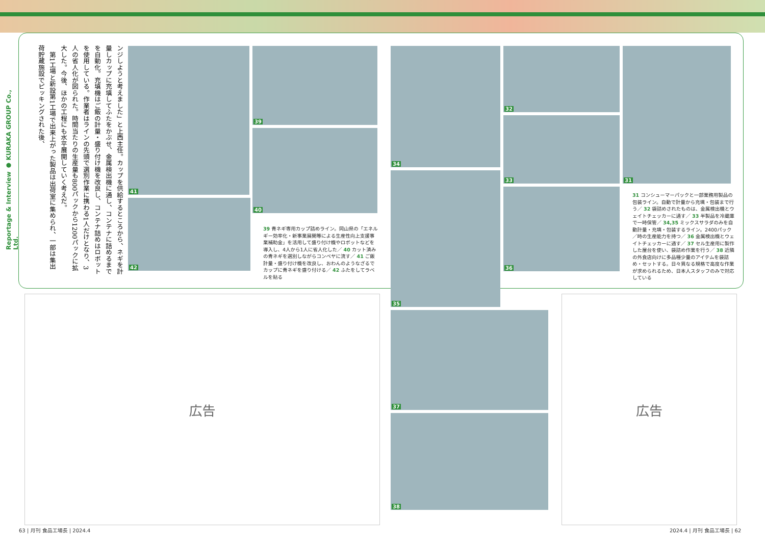Reportage & Interview ● KURAKA GROUP Co., Ltd.
ンジしようと考えました」と上西主任。カップを供給するところから、ネギを計量しカップに充填してふたをかぶせ、金属検出機に通し、コンテナに詰めるまでを自動化。充填機はご飯の計量・盛り付け機を改良し、コンテナ詰めはロボットを使用している。作業者はラインの先頭で選別作業に携わる1人だけとなり、3人の省人化が図られた。時間当たりの生産量も800パックから1200パックに拡大した。今後、ほかの工程にも水平展開していく考えだ。
　第1工場と新設第1工場で出来上がった製品は出荷室に集められ、一部は集出荷貯蔵施設でピッキングされた後、
41 39
40
42
39 青ネギ専用カップ詰めライン。岡山県の「エネルギー効率化・新事業展開等による生産性向上支援事業補助金」を活用して盛り付け機やロボットなどを導入し、4人から1人に省人化した／ 40 カット済みの青ネギを選別しながらコンベヤに流す／ 41 ご飯計量・盛り付け機を改良し、おわんのようなざるでカップに青ネギを盛り付ける／ 42 ふたをしてラベルを貼る
34
35
32
33
36
31
31 コンシューマーパックと一部業務用製品の包装ライン。自動で計量から充填・包装まで行う／ 32 袋詰めされたものは、金属検出機とウェイトチェッカーに通す／ 33 半製品を冷蔵庫で一時保管／ 34,35 ミックスサラダのみを自動計量・充填・包装するライン。2400パック／時の生産能力を持つ／ 36 金属検出機とウェイトチェッカーに通す／ 37 セル生産用に製作した屋台を使い、袋詰め作業を行う／ 38 近隣の外食店向けに多品種少量のアイテムを袋詰め・セットする。日々異なる規格で高度な作業が求められるため、日本人スタッフのみで対応している
37
38
広告 広告
63 | 月刊 食品工場長 | 2024.4 2024.4 | 月刊 食品工場長 | 62